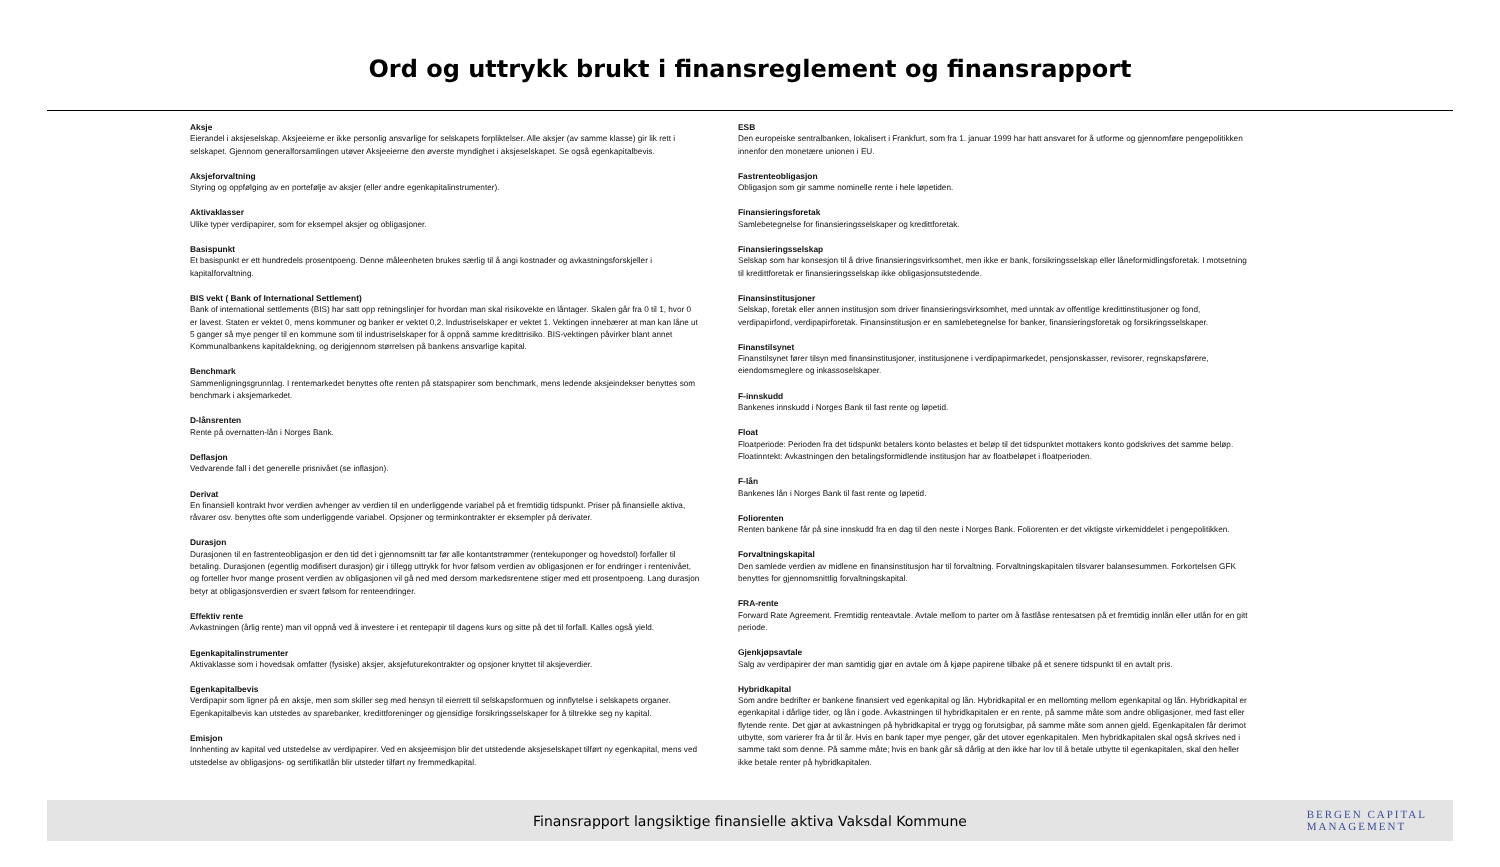Ord og uttrykk brukt i finansreglement og finansrapport
Aksje
Eierandel i aksjeselskap. Aksjeeierne er ikke personlig ansvarlige for selskapets forpliktelser. Alle aksjer (av samme klasse) gir lik rett i selskapet. Gjennom generalforsamlingen utøver Aksjeeierne den øverste myndighet i aksjeselskapet. Se også egenkapitalbevis.
Aksjeforvaltning
Styring og oppfølging av en portefølje av aksjer (eller andre egenkapitalinstrumenter).
Aktivaklasser
Ulike typer verdipapirer, som for eksempel aksjer og obligasjoner.
Basispunkt
Et basispunkt er ett hundredels prosentpoeng. Denne måleenheten brukes særlig til å angi kostnader og avkastningsforskjeller i kapitalforvaltning.
BIS vekt ( Bank of International Settlement)
Bank of international settlements (BIS) har satt opp retningslinjer for hvordan man skal risikovekte en låntager. Skalen går fra 0 til 1, hvor 0 er lavest. Staten er vektet 0, mens kommuner og banker er vektet 0,2. Industriselskaper er vektet 1. Vektingen innebærer at man kan låne ut 5 ganger så mye penger til en kommune som til industriselskaper for å oppnå samme kredittrisiko. BIS-vektingen påvirker blant annet Kommunalbankens kapitaldekning, og derigjennom størrelsen på bankens ansvarlige kapital.
Benchmark
Sammenligningsgrunnlag. I rentemarkedet benyttes ofte renten på statspapirer som benchmark, mens ledende aksjeindekser benyttes som benchmark i aksjemarkedet.
D-lånsrenten
Rente på overnatten-lån i Norges Bank.
Deflasjon
Vedvarende fall i det generelle prisnivået (se inflasjon).
Derivat
En finansiell kontrakt hvor verdien avhenger av verdien til en underliggende variabel på et fremtidig tidspunkt. Priser på finansielle aktiva, råvarer osv. benyttes ofte som underliggende variabel. Opsjoner og terminkontrakter er eksempler på derivater.
Durasjon
Durasjonen til en fastrenteobligasjon er den tid det i gjennomsnitt tar før alle kontantstrømmer (rentekuponger og hovedstol) forfaller til betaling. Durasjonen (egentlig modifisert durasjon) gir i tillegg uttrykk for hvor følsom verdien av obligasjonen er for endringer i rentenivået, og forteller hvor mange prosent verdien av obligasjonen vil gå ned med dersom markedsrentene stiger med ett prosentpoeng. Lang durasjon betyr at obligasjonsverdien er svært følsom for renteendringer.
Effektiv rente
Avkastningen (årlig rente) man vil oppnå ved å investere i et rentepapir til dagens kurs og sitte på det til forfall. Kalles også yield.
Egenkapitalinstrumenter
Aktivaklasse som i hovedsak omfatter (fysiske) aksjer, aksjefuturekontrakter og opsjoner knyttet til aksjeverdier.
Egenkapitalbevis
Verdipapir som ligner på en aksje, men som skiller seg med hensyn til eierrett til selskapsformuen og innflytelse i selskapets organer. Egenkapitalbevis kan utstedes av sparebanker, kredittforeninger og gjensidige forsikringsselskaper for å tiltrekke seg ny kapital.
Emisjon
Innhenting av kapital ved utstedelse av verdipapirer. Ved en aksjeemisjon blir det utstedende aksjeselskapet tilført ny egenkapital, mens ved utstedelse av obligasjons- og sertifikatlån blir utsteder tilført ny fremmedkapital.
ESB
Den europeiske sentralbanken, lokalisert i Frankfurt, som fra 1. januar 1999 har hatt ansvaret for å utforme og gjennomføre pengepolitikken innenfor den monetære unionen i EU.
Fastrenteobligasjon
Obligasjon som gir samme nominelle rente i hele løpetiden.
Finansieringsforetak
Samlebetegnelse for finansieringsselskaper og kredittforetak.
Finansieringsselskap
Selskap som har konsesjon til å drive finansieringsvirksomhet, men ikke er bank, forsikringsselskap eller låneformidlingsforetak. I motsetning til kredittforetak er finansieringsselskap ikke obligasjonsutstedende.
Finansinstitusjoner
Selskap, foretak eller annen institusjon som driver finansieringsvirksomhet, med unntak av offentlige kredittinstitusjoner og fond, verdipapirfond, verdipapirforetak. Finansinstitusjon er en samlebetegnelse for banker, finansieringsforetak og forsikringsselskaper.
Finanstilsynet
Finanstilsynet fører tilsyn med finansinstitusjoner, institusjonene i verdipapirmarkedet, pensjonskasser, revisorer, regnskapsførere, eiendomsmeglere og inkassoselskaper.
F-innskudd
Bankenes innskudd i Norges Bank til fast rente og løpetid.
Float
Floatperiode: Perioden fra det tidspunkt betalers konto belastes et beløp til det tidspunktet mottakers konto godskrives det samme beløp. Floatinntekt: Avkastningen den betalingsformidlende institusjon har av floatbeløpet i floatperioden.
F-lån
Bankenes lån i Norges Bank til fast rente og løpetid.
Foliorenten
Renten bankene får på sine innskudd fra en dag til den neste i Norges Bank. Foliorenten er det viktigste virkemiddelet i pengepolitikken.
Forvaltningskapital
Den samlede verdien av midlene en finansinstitusjon har til forvaltning. Forvaltningskapitalen tilsvarer balansesummen. Forkortelsen GFK benyttes for gjennomsnittlig forvaltningskapital.
FRA-rente
Forward Rate Agreement. Fremtidig renteavtale. Avtale mellom to parter om å fastlåse rentesatsen på et fremtidig innlån eller utlån for en gitt periode.
Gjenkjøpsavtale
Salg av verdipapirer der man samtidig gjør en avtale om å kjøpe papirene tilbake på et senere tidspunkt til en avtalt pris.
Hybridkapital
Som andre bedrifter er bankene finansiert ved egenkapital og lån. Hybridkapital er en mellomting mellom egenkapital og lån. Hybridkapital er egenkapital i dårlige tider, og lån i gode. Avkastningen til hybridkapitalen er en rente, på samme måte som andre obligasjoner, med fast eller flytende rente. Det gjør at avkastningen på hybridkapital er trygg og forutsigbar, på samme måte som annen gjeld. Egenkapitalen får derimot utbytte, som varierer fra år til år. Hvis en bank taper mye penger, går det utover egenkapitalen. Men hybridkapitalen skal også skrives ned i samme takt som denne. På samme måte; hvis en bank går så dårlig at den ikke har lov til å betale utbytte til egenkapitalen, skal den heller ikke betale renter på hybridkapitalen.
Finansrapport langsiktige finansielle aktiva Vaksdal Kommune
BERGEN CAPITAL
MANAGEMENT